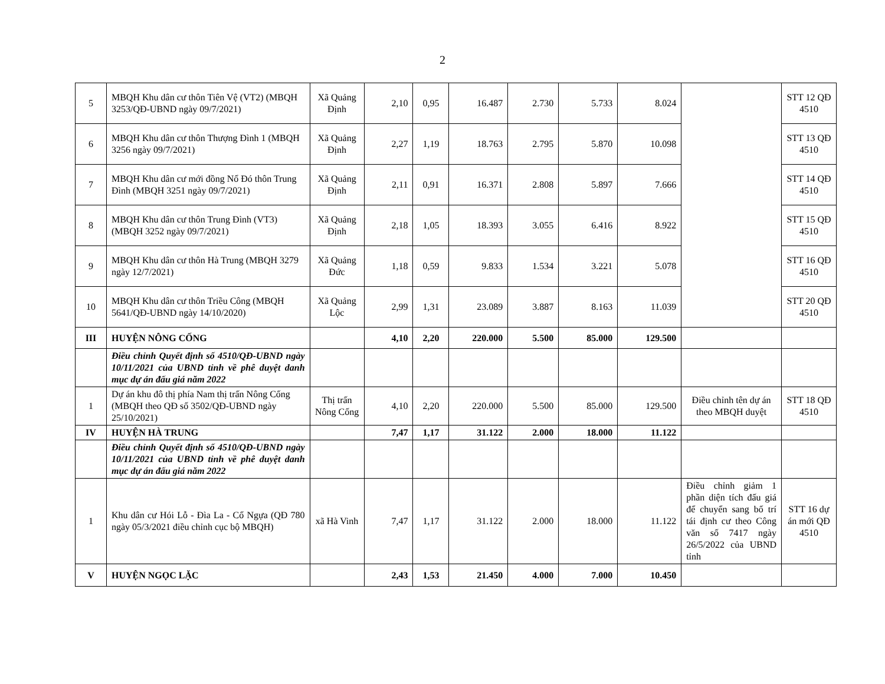2
| 5 | MBQH Khu dân cư thôn Tiên Vệ (VT2) (MBQH 3253/QĐ-UBND ngày 09/7/2021) | Xã Quảng Định | 2,10 | 0,95 | 16.487 | 2.730 | 5.733 | 8.024 | | STT 12 QĐ 4510 |
| 6 | MBQH Khu dân cư thôn Thượng Đình 1 (MBQH 3256 ngày 09/7/2021) | Xã Quảng Định | 2,27 | 1,19 | 18.763 | 2.795 | 5.870 | 10.098 | | STT 13 QĐ 4510 |
| 7 | MBQH Khu dân cư mới đồng Nổ Đó thôn Trung Đình (MBQH 3251 ngày 09/7/2021) | Xã Quảng Định | 2,11 | 0,91 | 16.371 | 2.808 | 5.897 | 7.666 | | STT 14 QĐ 4510 |
| 8 | MBQH Khu dân cư thôn Trung Đình (VT3) (MBQH 3252 ngày 09/7/2021) | Xã Quảng Định | 2,18 | 1,05 | 18.393 | 3.055 | 6.416 | 8.922 | | STT 15 QĐ 4510 |
| 9 | MBQH Khu dân cư thôn Hà Trung (MBQH 3279 ngày 12/7/2021) | Xã Quảng Đức | 1,18 | 0,59 | 9.833 | 1.534 | 3.221 | 5.078 | | STT 16 QĐ 4510 |
| 10 | MBQH Khu dân cư thôn Triều Công (MBQH 5641/QĐ-UBND ngày 14/10/2020) | Xã Quảng Lộc | 2,99 | 1,31 | 23.089 | 3.887 | 8.163 | 11.039 | | STT 20 QĐ 4510 |
| III | HUYỆN NÔNG CỐNG | | 4,10 | 2,20 | 220.000 | 5.500 | 85.000 | 129.500 | | |
| | Điều chỉnh Quyết định số 4510/QĐ-UBND ngày 10/11/2021 của UBND tỉnh về phê duyệt danh mục dự án đấu giá năm 2022 | | | | | | | | | |
| 1 | Dự án khu đô thị phía Nam thị trấn Nông Cống (MBQH theo QĐ số 3502/QĐ-UBND ngày 25/10/2021) | Thị trấn Nông Cống | 4,10 | 2,20 | 220.000 | 5.500 | 85.000 | 129.500 | Điều chỉnh tên dự án theo MBQH duyệt | STT 18 QĐ 4510 |
| IV | HUYỆN HÀ TRUNG | | 7,47 | 1,17 | 31.122 | 2.000 | 18.000 | 11.122 | | |
| | Điều chỉnh Quyết định số 4510/QĐ-UBND ngày 10/11/2021 của UBND tỉnh về phê duyệt danh mục dự án đấu giá năm 2022 | | | | | | | | | |
| 1 | Khu dân cư Hói Lỗ - Đìa La - Cổ Ngựa (QĐ 780 ngày 05/3/2021 điều chỉnh cục bộ MBQH) | xã Hà Vinh | 7,47 | 1,17 | 31.122 | 2.000 | 18.000 | 11.122 | Điều chỉnh giảm 1 phần diện tích đấu giá để chuyển sang bố trí tái định cư theo Công văn số 7417 ngày 26/5/2022 của UBND tỉnh | STT 16 dự án mới QĐ 4510 |
| V | HUYỆN NGỌC LẶC | | 2,43 | 1,53 | 21.450 | 4.000 | 7.000 | 10.450 | | |